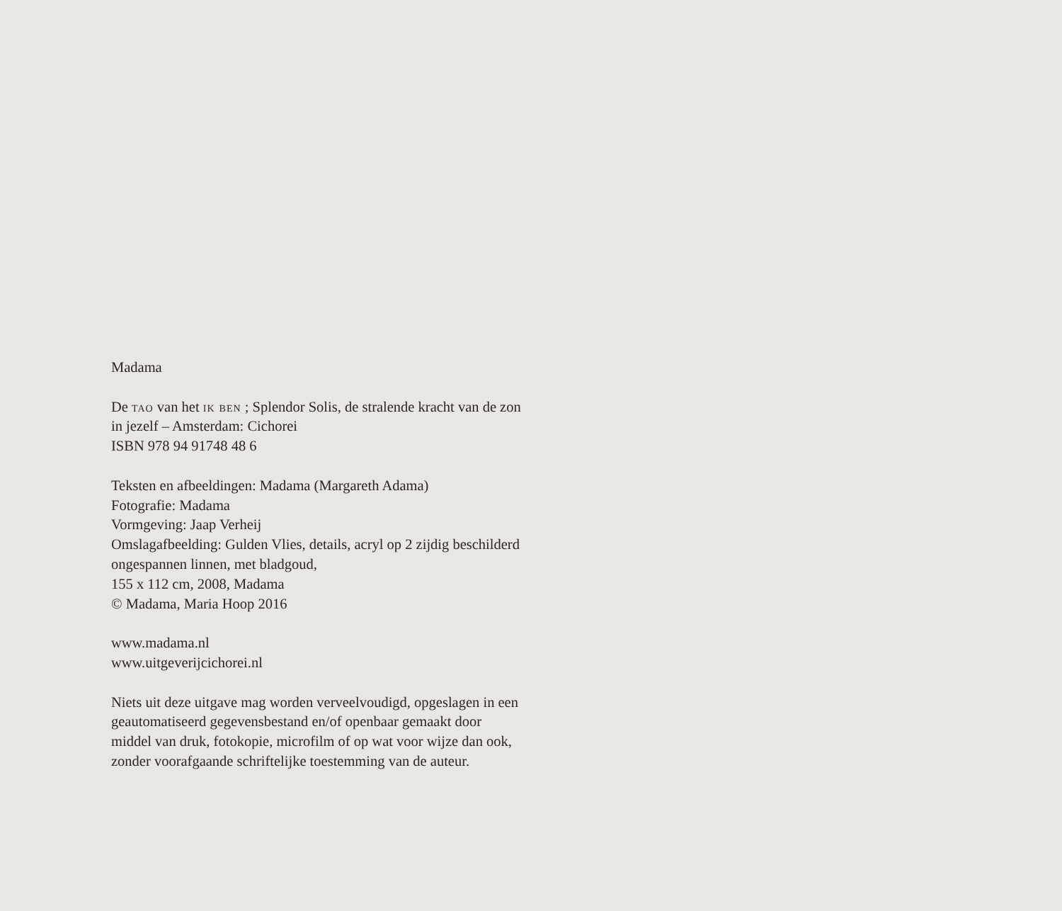Madama
De tao van het ik ben ; Splendor Solis, de stralende kracht van de zon in jezelf – Amsterdam: Cichorei
ISBN 978 94 91748 48 6
Teksten en afbeeldingen: Madama (Margareth Adama)
Fotografie: Madama
Vormgeving: Jaap Verheij
Omslagafbeelding: Gulden Vlies, details, acryl op 2 zijdig beschilderd ongespannen linnen, met bladgoud,
155 x 112 cm, 2008, Madama
© Madama, Maria Hoop 2016
www.madama.nl
www.uitgeverijcichorei.nl
Niets uit deze uitgave mag worden verveelvoudigd, opgeslagen in een geautomatiseerd gegevensbestand en/of openbaar gemaakt door middel van druk, fotokopie, microfilm of op wat voor wijze dan ook, zonder voorafgaande schriftelijke toestemming van de auteur.